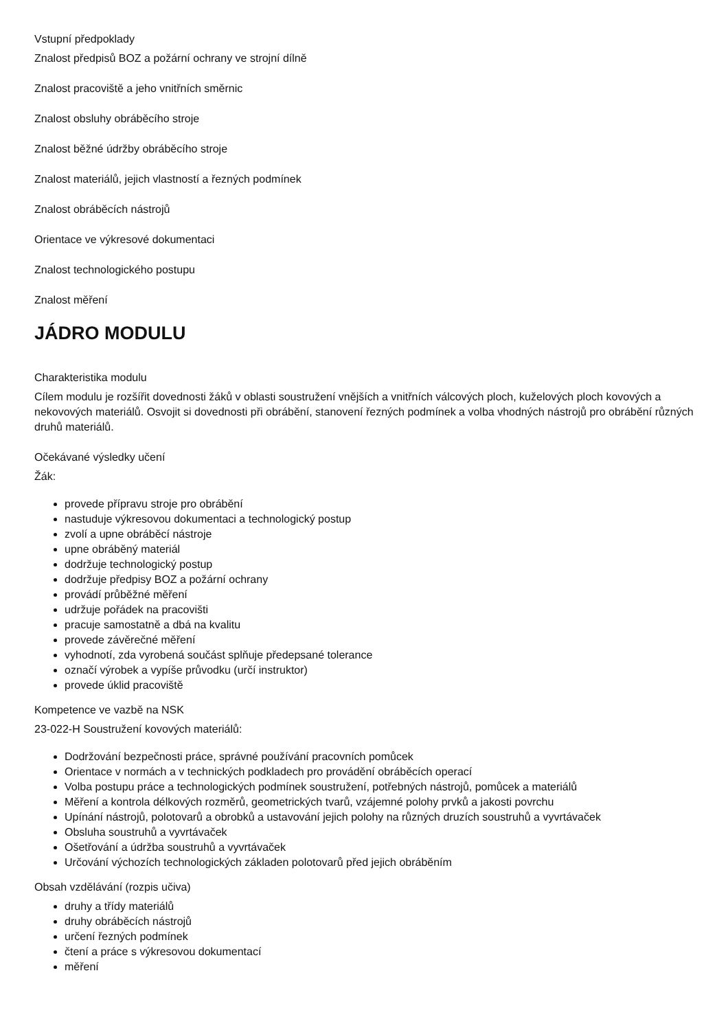Vstupní předpoklady
Znalost předpisů BOZ a požární ochrany ve strojní dílně
Znalost pracoviště a jeho vnitřních směrnic
Znalost obsluhy obráběcího stroje
Znalost běžné údržby obráběcího stroje
Znalost materiálů, jejich vlastností a řezných podmínek
Znalost obráběcích nástrojů
Orientace ve výkresové dokumentaci
Znalost technologického postupu
Znalost měření
JÁDRO MODULU
Charakteristika modulu
Cílem modulu je rozšířit dovednosti žáků v oblasti soustružení vnějších a vnitřních válcových ploch, kuželových ploch kovových a nekovových materiálů. Osvojit si dovednosti při obrábění, stanovení řezných podmínek a volba vhodných nástrojů pro obrábění různých druhů materiálů.
Očekávané výsledky učení
Žák:
provede přípravu stroje pro obrábění
nastuduje výkresovou dokumentaci a technologický postup
zvolí a upne obráběcí nástroje
upne obráběný materiál
dodržuje technologický postup
dodržuje předpisy BOZ a požární ochrany
provádí průběžné měření
udržuje pořádek na pracovišti
pracuje samostatně a dbá na kvalitu
provede závěrečné měření
vyhodnotí, zda vyrobená součást splňuje předepsané tolerance
označí výrobek a vypíše průvodku (určí instruktor)
provede úklid pracoviště
Kompetence ve vazbě na NSK
23-022-H Soustružení kovových materiálů:
Dodržování bezpečnosti práce, správné používání pracovních pomůcek
Orientace v normách a v technických podkladech pro provádění obráběcích operací
Volba postupu práce a technologických podmínek soustružení, potřebných nástrojů, pomůcek a materiálů
Měření a kontrola délkových rozměrů, geometrických tvarů, vzájemné polohy prvků a jakosti povrchu
Upínání nástrojů, polotovarů a obrobků a ustavování jejich polohy na různých druzích soustruhů a vyvrtávaček
Obsluha soustruhů a vyvrtávaček
Ošetřování a údržba soustruhů a vyvrtávaček
Určování výchozích technologických základen polotovarů před jejich obráběním
Obsah vzdělávání (rozpis učiva)
druhy a třídy materiálů
druhy obráběcích nástrojů
určení řezných podmínek
čtení a práce s výkresovou dokumentací
měření